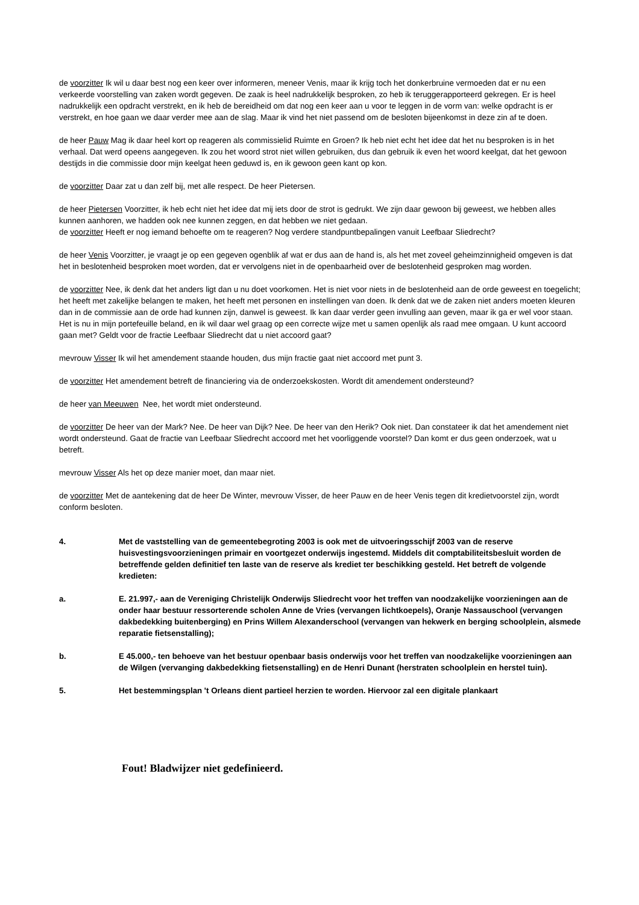de voorzitter Ik wil u daar best nog een keer over informeren, meneer Venis, maar ik krijg toch het donkerbruine vermoeden dat er nu een verkeerde voorstelling van zaken wordt gegeven. De zaak is heel nadrukkelijk besproken, zo heb ik teruggerapporteerd gekregen. Er is heel nadrukkelijk een opdracht verstrekt, en ik heb de bereidheid om dat nog een keer aan u voor te leggen in de vorm van: welke opdracht is er verstrekt, en hoe gaan we daar verder mee aan de slag. Maar ik vind het niet passend om de besloten bijeenkomst in deze zin af te doen.
de heer Pauw Mag ik daar heel kort op reageren als commissielid Ruimte en Groen? Ik heb niet echt het idee dat het nu besproken is in het verhaal. Dat werd opeens aangegeven. Ik zou het woord strot niet willen gebruiken, dus dan gebruik ik even het woord keelgat, dat het gewoon destijds in die commissie door mijn keelgat heen geduwd is, en ik gewoon geen kant op kon.
de voorzitter Daar zat u dan zelf bij, met alle respect. De heer Pietersen.
de heer Pietersen Voorzitter, ik heb echt niet het idee dat mij iets door de strot is gedrukt. We zijn daar gewoon bij geweest, we hebben alles kunnen aanhoren, we hadden ook nee kunnen zeggen, en dat hebben we niet gedaan.
de voorzitter Heeft er nog iemand behoefte om te reageren? Nog verdere standpuntbepalingen vanuit Leefbaar Sliedrecht?
de heer Venis Voorzitter, je vraagt je op een gegeven ogenblik af wat er dus aan de hand is, als het met zoveel geheimzinnigheid omgeven is dat het in beslotenheid besproken moet worden, dat er vervolgens niet in de openbaarheid over de beslotenheid gesproken mag worden.
de voorzitter Nee, ik denk dat het anders ligt dan u nu doet voorkomen. Het is niet voor niets in de beslotenheid aan de orde geweest en toegelicht; het heeft met zakelijke belangen te maken, het heeft met personen en instellingen van doen. Ik denk dat we de zaken niet anders moeten kleuren dan in de commissie aan de orde had kunnen zijn, danwel is geweest. Ik kan daar verder geen invulling aan geven, maar ik ga er wel voor staan. Het is nu in mijn portefeuille beland, en ik wil daar wel graag op een correcte wijze met u samen openlijk als raad mee omgaan. U kunt accoord gaan met? Geldt voor de fractie Leefbaar Sliedrecht dat u niet accoord gaat?
mevrouw Visser Ik wil het amendement staande houden, dus mijn fractie gaat niet accoord met punt 3.
de voorzitter Het amendement betreft de financiering via de onderzoekskosten. Wordt dit amendement ondersteund?
de heer van Meeuwen Nee, het wordt miet ondersteund.
de voorzitter De heer van der Mark? Nee. De heer van Dijk? Nee. De heer van den Herik? Ook niet. Dan constateer ik dat het amendement niet wordt ondersteund. Gaat de fractie van Leefbaar Sliedrecht accoord met het voorliggende voorstel? Dan komt er dus geen onderzoek, wat u betreft.
mevrouw Visser Als het op deze manier moet, dan maar niet.
de voorzitter Met de aantekening dat de heer De Winter, mevrouw Visser, de heer Pauw en de heer Venis tegen dit kredietvoorstel zijn, wordt conform besloten.
4. Met de vaststelling van de gemeentebegroting 2003 is ook met de uitvoeringsschijf 2003 van de reserve huisvestingsvoorzieningen primair en voortgezet onderwijs ingestemd. Middels dit comptabiliteitsbesluit worden de betreffende gelden definitief ten laste van de reserve als krediet ter beschikking gesteld. Het betreft de volgende kredieten:
a. E. 21.997,- aan de Vereniging Christelijk Onderwijs Sliedrecht voor het treffen van noodzakelijke voorzieningen aan de onder haar bestuur ressorterende scholen Anne de Vries (vervangen lichtkoepels), Oranje Nassauschool (vervangen dakbedekking buitenberging) en Prins Willem Alexanderschool (vervangen van hekwerk en berging schoolplein, alsmede reparatie fietsenstalling);
b. E 45.000,- ten behoeve van het bestuur openbaar basis onderwijs voor het treffen van noodzakelijke voorzieningen aan de Wilgen (vervanging dakbedekking fietsenstalling) en de Henri Dunant (herstraten schoolplein en herstel tuin).
5. Het bestemmingsplan 't Orleans dient partieel herzien te worden. Hiervoor zal een digitale plankaart
Fout! Bladwijzer niet gedefinieerd.